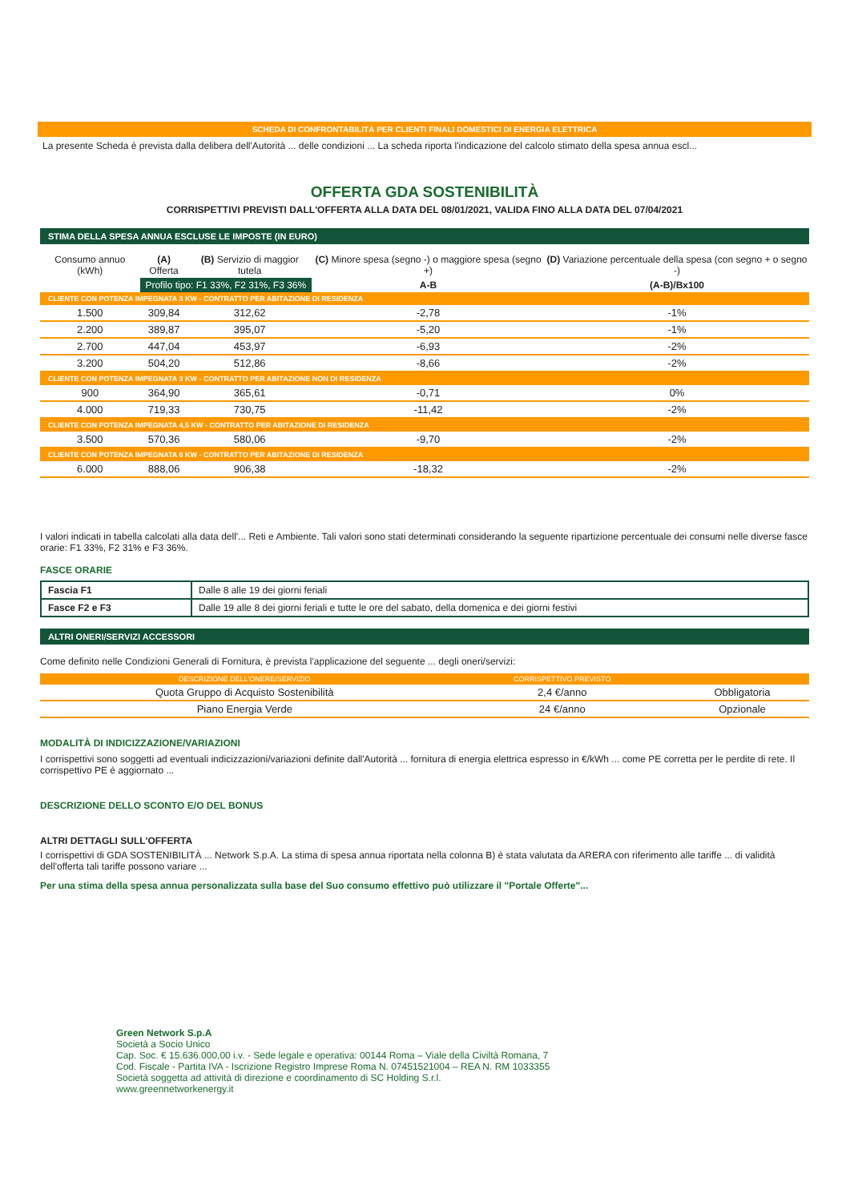SCHEDA DI CONFRONTABILITÀ PER CLIENTI FINALI DOMESTICI DI ENERGIA ELETTRICA
La presente Scheda è prevista dalla delibera dell'Autorità ... delle condizioni ... La scheda riporta l'indicazione del calcolo stimato della spesa annua escl...
OFFERTA GDA SOSTENIBILITÀ
CORRISPETTIVI PREVISTI DALL'OFFERTA ALLA DATA DEL 08/01/2021, VALIDA FINO ALLA DATA DEL 07/04/2021
STIMA DELLA SPESA ANNUA ESCLUSE LE IMPOSTE (IN EURO)
| Consumo annuo (kWh) | (A) Offerta | (B) Servizio di maggior tutela | (C) Minore spesa (segno -) o maggiore spesa (segno +) | (D) Variazione percentuale della spesa (con segno + o segno -) |
| --- | --- | --- | --- | --- |
| | Profilo tipo: F1 33%, F2 31%, F3 36% | | A-B | (A-B)/Bx100 |
| CLIENTE CON POTENZA IMPEGNATA 3 KW - CONTRATTO PER ABITAZIONE DI RESIDENZA | | | | |
| 1.500 | 309,84 | 312,62 | -2,78 | -1% |
| 2.200 | 389,87 | 395,07 | -5,20 | -1% |
| 2.700 | 447,04 | 453,97 | -6,93 | -2% |
| 3.200 | 504,20 | 512,86 | -8,66 | -2% |
| CLIENTE CON POTENZA IMPEGNATA 3 KW - CONTRATTO PER ABITAZIONE NON DI RESIDENZA | | | | |
| 900 | 364,90 | 365,61 | -0,71 | 0% |
| 4.000 | 719,33 | 730,75 | -11,42 | -2% |
| CLIENTE CON POTENZA IMPEGNATA 4,5 KW - CONTRATTO PER ABITAZIONE DI RESIDENZA | | | | |
| 3.500 | 570,36 | 580,06 | -9,70 | -2% |
| CLIENTE CON POTENZA IMPEGNATA 6 KW - CONTRATTO PER ABITAZIONE DI RESIDENZA | | | | |
| 6.000 | 888,06 | 906,38 | -18,32 | -2% |
I valori indicati in tabella calcolati alla data dell'... Reti e Ambiente. Tali valori sono stati determinati considerando la seguente ripartizione percentuale dei consumi nelle diverse fasce orarie: F1 33%, F2 31% e F3 36%.
FASCE ORARIE
| Fascia F1 | Dalle 8 alle 19 dei giorni feriali |
| Fasce F2 e F3 | Dalle 19 alle 8 dei giorni feriali e tutte le ore del sabato, della domenica e dei giorni festivi |
ALTRI ONERI/SERVIZI ACCESSORI
Come definito nelle Condizioni Generali di Fornitura, è prevista l'applicazione del seguente ... degli oneri/servizi:
| DESCRIZIONE DELL'ONERE/SERVIZIO | CORRISPETTIVO PREVISTO | |
| Quota Gruppo di Acquisto Sostenibilità | 2,4 €/anno | Obbligatoria |
| Piano Energia Verde | 24 €/anno | Opzionale |
MODALITÀ DI INDICIZZAZIONE/VARIAZIONI
I corrispettivi sono soggetti ad eventuali indicizzazioni/variazioni definite dall'Autorità ... fornitura di energia elettrica espresso in €/kWh ... come PE corretta per le perdite di rete. Il corrispettivo PE è aggiornato ...
DESCRIZIONE DELLO SCONTO E/O DEL BONUS
ALTRI DETTAGLI SULL'OFFERTA
I corrispettivi di GDA SOSTENIBILITÀ ... Network S.p.A. La stima di spesa annua riportata nella colonna B) è stata valutata da ARERA con riferimento alle tariffe ... di validità dell'offerta tali tariffe possono variare ...
Per una stima della spesa annua personalizzata sulla base del Suo consumo effettivo può utilizzare il "Portale Offerte"...
Green Network S.p.A
Società a Socio Unico
Cap. Soc. € 15.636.000,00 i.v. - Sede legale e operativa: 00144 Roma – Viale della Civiltà Romana, 7
Cod. Fiscale - Partita IVA - Iscrizione Registro Imprese Roma N. 07451521004 – REA N. RM 1033355
Società soggetta ad attività di direzione e coordinamento di SC Holding S.r.l.
www.greennetworkenergy.it